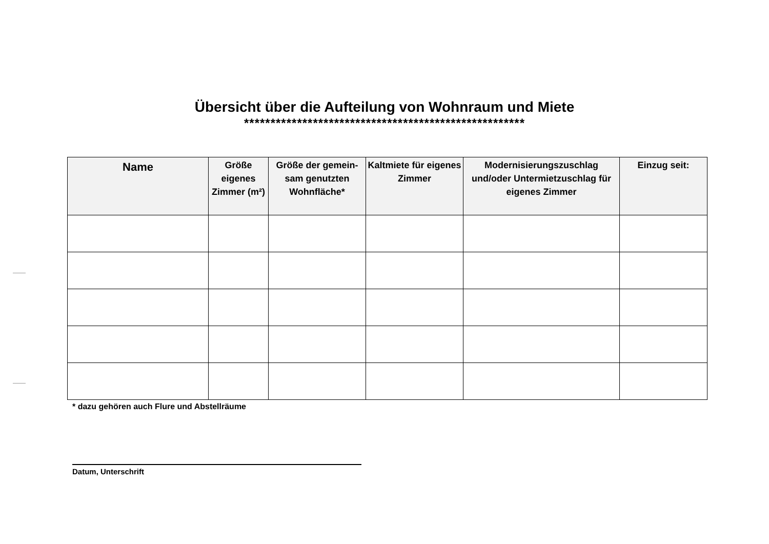Übersicht über die Aufteilung von Wohnraum und Miete
*****************************************************
| Name | Größe eigenes Zimmer (m²) | Größe der gemein-sam genutzten Wohnfläche* | Kaltmiete für eigenes Zimmer | Modernisierungszuschlag und/oder Untermietzuschlag für eigenes Zimmer | Einzug seit: |
| --- | --- | --- | --- | --- | --- |
* dazu gehören auch Flure und Abstellräume
Datum, Unterschrift